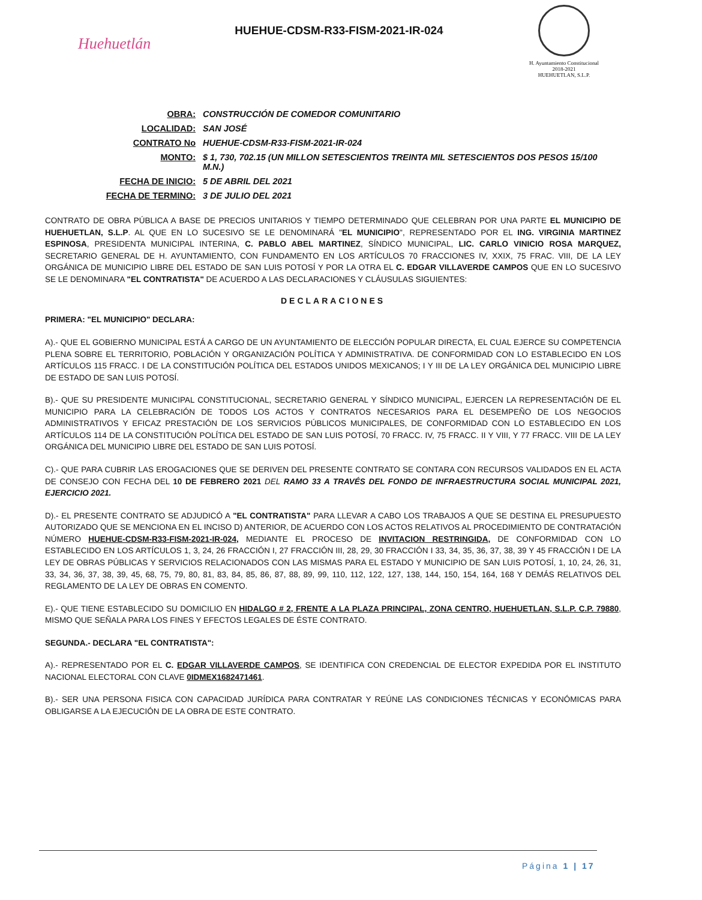Huehuetlán
HUEHUE-CDSM-R33-FISM-2021-IR-024
H. Ayuntamiento Constitucional
2018-2021
HUEHUETLAN, S.L.P.
| OBRA: | CONSTRUCCIÓN DE COMEDOR COMUNITARIO |
| LOCALIDAD: | SAN JOSÉ |
| CONTRATO No | HUEHUE-CDSM-R33-FISM-2021-IR-024 |
| MONTO: | $ 1, 730, 702.15 (UN MILLON SETESCIENTOS TREINTA MIL SETESCIENTOS DOS PESOS 15/100 M.N.) |
| FECHA DE INICIO: | 5 DE ABRIL DEL 2021 |
| FECHA DE TERMINO: | 3 DE JULIO DEL 2021 |
CONTRATO DE OBRA PÚBLICA A BASE DE PRECIOS UNITARIOS Y TIEMPO DETERMINADO QUE CELEBRAN POR UNA PARTE EL MUNICIPIO DE HUEHUETLAN, S.L.P. AL QUE EN LO SUCESIVO SE LE DENOMINARÁ "EL MUNICIPIO", REPRESENTADO POR EL ING. VIRGINIA MARTINEZ ESPINOSA, PRESIDENTA MUNICIPAL INTERINA, C. PABLO ABEL MARTINEZ, SÍNDICO MUNICIPAL, LIC. CARLO VINICIO ROSA MARQUEZ, SECRETARIO GENERAL DE H. AYUNTAMIENTO, CON FUNDAMENTO EN LOS ARTÍCULOS 70 FRACCIONES IV, XXIX, 75 FRAC. VIII, DE LA LEY ORGÁNICA DE MUNICIPIO LIBRE DEL ESTADO DE SAN LUIS POTOSÍ Y POR LA OTRA EL C. EDGAR VILLAVERDE CAMPOS QUE EN LO SUCESIVO SE LE DENOMINARA "EL CONTRATISTA" DE ACUERDO A LAS DECLARACIONES Y CLÁUSULAS SIGUIENTES:
DECLARACIONES
PRIMERA: "EL MUNICIPIO" DECLARA:
A).- QUE EL GOBIERNO MUNICIPAL ESTÁ A CARGO DE UN AYUNTAMIENTO DE ELECCIÓN POPULAR DIRECTA, EL CUAL EJERCE SU COMPETENCIA PLENA SOBRE EL TERRITORIO, POBLACIÓN Y ORGANIZACIÓN POLÍTICA Y ADMINISTRATIVA. DE CONFORMIDAD CON LO ESTABLECIDO EN LOS ARTÍCULOS 115 FRACC. I DE LA CONSTITUCIÓN POLÍTICA DEL ESTADOS UNIDOS MEXICANOS; I Y III DE LA LEY ORGÁNICA DEL MUNICIPIO LIBRE DE ESTADO DE SAN LUIS POTOSÍ.
B).- QUE SU PRESIDENTE MUNICIPAL CONSTITUCIONAL, SECRETARIO GENERAL Y SÍNDICO MUNICIPAL, EJERCEN LA REPRESENTACIÓN DE EL MUNICIPIO PARA LA CELEBRACIÓN DE TODOS LOS ACTOS Y CONTRATOS NECESARIOS PARA EL DESEMPEÑO DE LOS NEGOCIOS ADMINISTRATIVOS Y EFICAZ PRESTACIÓN DE LOS SERVICIOS PÚBLICOS MUNICIPALES, DE CONFORMIDAD CON LO ESTABLECIDO EN LOS ARTÍCULOS 114 DE LA CONSTITUCIÓN POLÍTICA DEL ESTADO DE SAN LUIS POTOSÍ, 70 FRACC. IV, 75 FRACC. II Y VIII, Y 77 FRACC. VIII DE LA LEY ORGÁNICA DEL MUNICIPIO LIBRE DEL ESTADO DE SAN LUIS POTOSÍ.
C).- QUE PARA CUBRIR LAS EROGACIONES QUE SE DERIVEN DEL PRESENTE CONTRATO SE CONTARA CON RECURSOS VALIDADOS EN EL ACTA DE CONSEJO CON FECHA DEL 10 DE FEBRERO 2021 DEL RAMO 33 A TRAVÉS DEL FONDO DE INFRAESTRUCTURA SOCIAL MUNICIPAL 2021, EJERCICIO 2021.
D).- EL PRESENTE CONTRATO SE ADJUDICÓ A "EL CONTRATISTA" PARA LLEVAR A CABO LOS TRABAJOS A QUE SE DESTINA EL PRESUPUESTO AUTORIZADO QUE SE MENCIONA EN EL INCISO D) ANTERIOR, DE ACUERDO CON LOS ACTOS RELATIVOS AL PROCEDIMIENTO DE CONTRATACIÓN NÚMERO HUEHUE-CDSM-R33-FISM-2021-IR-024, MEDIANTE EL PROCESO DE INVITACION RESTRINGIDA, DE CONFORMIDAD CON LO ESTABLECIDO EN LOS ARTÍCULOS 1, 3, 24, 26 FRACCIÓN I, 27 FRACCIÓN III, 28, 29, 30 FRACCIÓN I 33, 34, 35, 36, 37, 38, 39 Y 45 FRACCIÓN I DE LA LEY DE OBRAS PÚBLICAS Y SERVICIOS RELACIONADOS CON LAS MISMAS PARA EL ESTADO Y MUNICIPIO DE SAN LUIS POTOSÍ, 1, 10, 24, 26, 31, 33, 34, 36, 37, 38, 39, 45, 68, 75, 79, 80, 81, 83, 84, 85, 86, 87, 88, 89, 99, 110, 112, 122, 127, 138, 144, 150, 154, 164, 168 Y DEMÁS RELATIVOS DEL REGLAMENTO DE LA LEY DE OBRAS EN COMENTO.
E).- QUE TIENE ESTABLECIDO SU DOMICILIO EN HIDALGO # 2, FRENTE A LA PLAZA PRINCIPAL, ZONA CENTRO, HUEHUETLAN, S.L.P. C.P. 79880, MISMO QUE SEÑALA PARA LOS FINES Y EFECTOS LEGALES DE ÉSTE CONTRATO.
SEGUNDA.- DECLARA "EL CONTRATISTA":
A).- REPRESENTADO POR EL C. EDGAR VILLAVERDE CAMPOS, SE IDENTIFICA CON CREDENCIAL DE ELECTOR EXPEDIDA POR EL INSTITUTO NACIONAL ELECTORAL CON CLAVE 0IDMEX1682471461.
B).- SER UNA PERSONA FISICA CON CAPACIDAD JURÍDICA PARA CONTRATAR Y REÚNE LAS CONDICIONES TÉCNICAS Y ECONÓMICAS PARA OBLIGARSE A LA EJECUCIÓN DE LA OBRA DE ESTE CONTRATO.
Página 1 | 17